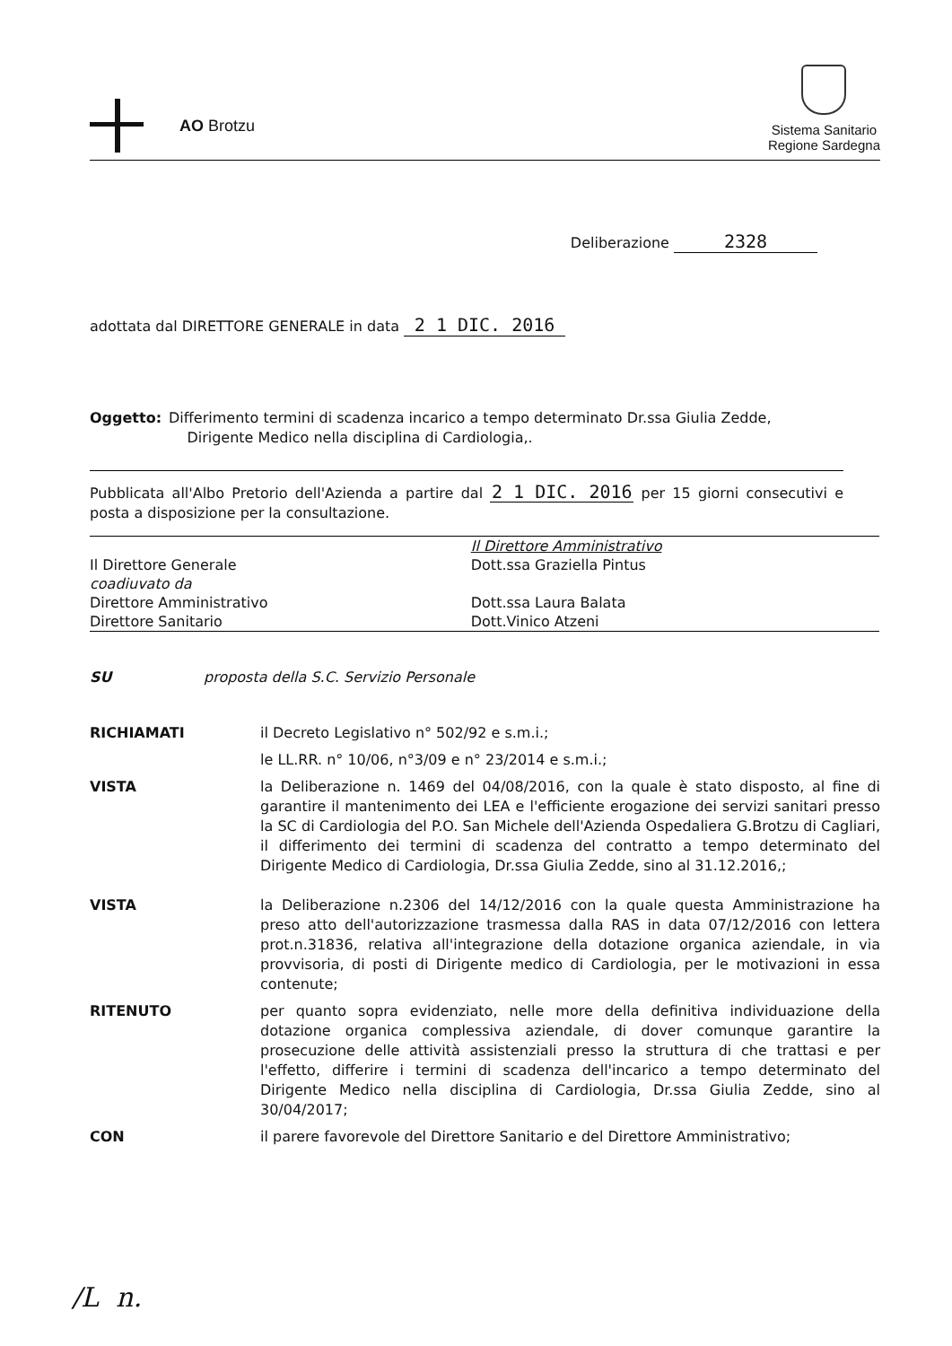AO Brotzu
Sistema Sanitario
Regione Sardegna
Deliberazione 2328
adottata dal DIRETTORE GENERALE in data 2 1 DIC. 2016
Oggetto: Differimento termini di scadenza incarico a tempo determinato Dr.ssa Giulia Zedde,
Dirigente Medico nella disciplina di Cardiologia,.
Pubblicata all'Albo Pretorio dell'Azienda a partire dal 2 1 DIC. 2016 per 15 giorni consecutivi e posta a disposizione per la consultazione.
| | Il Direttore Amministrativo |
| Il Direttore Generale | Dott.ssa Graziella Pintus |
| coadiuvato da | |
| Direttore Amministrativo | Dott.ssa Laura Balata |
| Direttore Sanitario | Dott.Vinico Atzeni |
SU proposta della S.C. Servizio Personale
RICHIAMATI il Decreto Legislativo n° 502/92 e s.m.i.;
le LL.RR. n° 10/06, n°3/09 e n° 23/2014 e s.m.i.;
VISTA la Deliberazione n. 1469 del 04/08/2016, con la quale è stato disposto, al fine di garantire il mantenimento dei LEA e l'efficiente erogazione dei servizi sanitari presso la SC di Cardiologia del P.O. San Michele dell'Azienda Ospedaliera G.Brotzu di Cagliari, il differimento dei termini di scadenza del contratto a tempo determinato del Dirigente Medico di Cardiologia, Dr.ssa Giulia Zedde, sino al 31.12.2016,;
VISTA la Deliberazione n.2306 del 14/12/2016 con la quale questa Amministrazione ha preso atto dell'autorizzazione trasmessa dalla RAS in data 07/12/2016 con lettera prot.n.31836, relativa all'integrazione della dotazione organica aziendale, in via provvisoria, di posti di Dirigente medico di Cardiologia, per le motivazioni in essa contenute;
RITENUTO per quanto sopra evidenziato, nelle more della definitiva individuazione della dotazione organica complessiva aziendale, di dover comunque garantire la prosecuzione delle attività assistenziali presso la struttura di che trattasi e per l'effetto, differire i termini di scadenza dell'incarico a tempo determinato del Dirigente Medico nella disciplina di Cardiologia, Dr.ssa Giulia Zedde, sino al 30/04/2017;
CON il parere favorevole del Direttore Sanitario e del Direttore Amministrativo;
/L n.